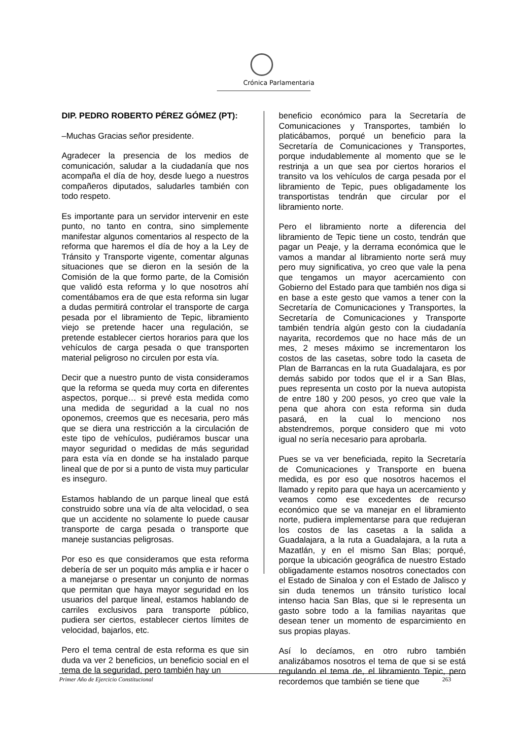Crónica Parlamentaria
DIP. PEDRO ROBERTO PÉREZ GÓMEZ (PT):
–Muchas Gracias señor presidente.
Agradecer la presencia de los medios de comunicación, saludar a la ciudadanía que nos acompaña el día de hoy, desde luego a nuestros compañeros diputados, saludarles también con todo respeto.
Es importante para un servidor intervenir en este punto, no tanto en contra, sino simplemente manifestar algunos comentarios al respecto de la reforma que haremos el día de hoy a la Ley de Tránsito y Transporte vigente, comentar algunas situaciones que se dieron en la sesión de la Comisión de la que formo parte, de la Comisión que validó esta reforma y lo que nosotros ahí comentábamos era de que esta reforma sin lugar a dudas permitirá controlar el transporte de carga pesada por el libramiento de Tepic, libramiento viejo se pretende hacer una regulación, se pretende establecer ciertos horarios para que los vehículos de carga pesada o que transporten material peligroso no circulen por esta vía.
Decir que a nuestro punto de vista consideramos que la reforma se queda muy corta en diferentes aspectos, porque… si prevé esta medida como una medida de seguridad a la cual no nos oponemos, creemos que es necesaria, pero más que se diera una restricción a la circulación de este tipo de vehículos, pudiéramos buscar una mayor seguridad o medidas de más seguridad para esta vía en donde se ha instalado parque lineal que de por si a punto de vista muy particular es inseguro.
Estamos hablando de un parque lineal que está construido sobre una vía de alta velocidad, o sea que un accidente no solamente lo puede causar transporte de carga pesada o transporte que maneje sustancias peligrosas.
Por eso es que consideramos que esta reforma debería de ser un poquito más amplia e ir hacer o a manejarse o presentar un conjunto de normas que permitan que haya mayor seguridad en los usuarios del parque lineal, estamos hablando de carriles exclusivos para transporte público, pudiera ser ciertos, establecer ciertos límites de velocidad, bajarlos, etc.
Pero el tema central de esta reforma es que sin duda va ver 2 beneficios, un beneficio social en el tema de la seguridad, pero también hay un
beneficio económico para la Secretaría de Comunicaciones y Transportes, también lo platicábamos, porqué un beneficio para la Secretaría de Comunicaciones y Transportes, porque indudablemente al momento que se le restrinja a un que sea por ciertos horarios el transito va los vehículos de carga pesada por el libramiento de Tepic, pues obligadamente los transportistas tendrán que circular por el libramiento norte.
Pero el libramiento norte a diferencia del libramiento de Tepic tiene un costo, tendrán que pagar un Peaje, y la derrama económica que le vamos a mandar al libramiento norte será muy pero muy significativa, yo creo que vale la pena que tengamos un mayor acercamiento con Gobierno del Estado para que también nos diga si en base a este gesto que vamos a tener con la Secretaría de Comunicaciones y Transportes, la Secretaría de Comunicaciones y Transporte también tendría algún gesto con la ciudadanía nayarita, recordemos que no hace más de un mes, 2 meses máximo se incrementaron los costos de las casetas, sobre todo la caseta de Plan de Barrancas en la ruta Guadalajara, es por demás sabido por todos que el ir a San Blas, pues representa un costo por la nueva autopista de entre 180 y 200 pesos, yo creo que vale la pena que ahora con esta reforma sin duda pasará, en la cual lo menciono nos abstendremos, porque considero que mi voto igual no sería necesario para aprobarla.
Pues se va ver beneficiada, repito la Secretaría de Comunicaciones y Transporte en buena medida, es por eso que nosotros hacemos el llamado y repito para que haya un acercamiento y veamos como ese excedentes de recurso económico que se va manejar en el libramiento norte, pudiera implementarse para que redujeran los costos de las casetas a la salida a Guadalajara, a la ruta a Guadalajara, a la ruta a Mazatlán, y en el mismo San Blas; porqué, porque la ubicación geográfica de nuestro Estado obligadamente estamos nosotros conectados con el Estado de Sinaloa y con el Estado de Jalisco y sin duda tenemos un tránsito turístico local intenso hacia San Blas, que si le representa un gasto sobre todo a la familias nayaritas que desean tener un momento de esparcimiento en sus propias playas.
Así lo decíamos, en otro rubro también analizábamos nosotros el tema de que si se está regulando el tema de, el libramiento Tepic, pero recordemos que también se tiene que
Primer Año de Ejercicio Constitucional 263